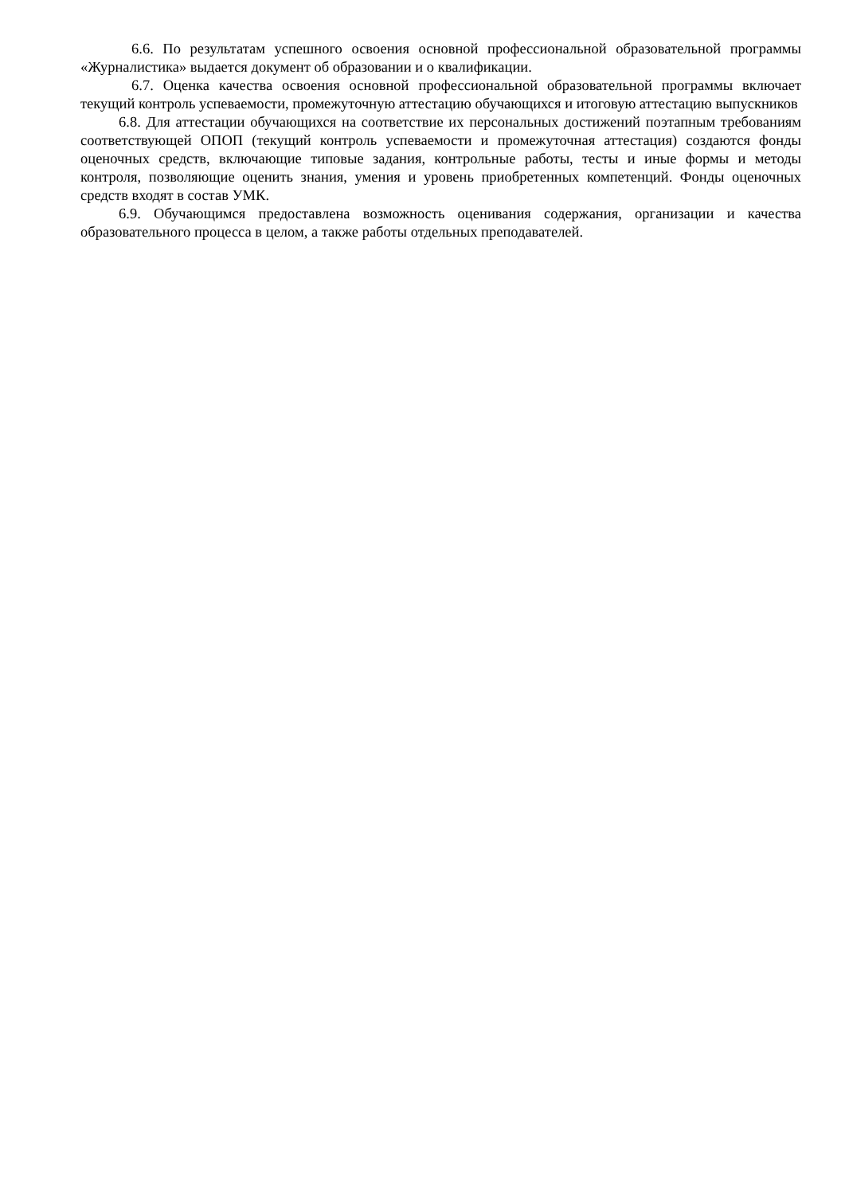6.6. По результатам успешного освоения основной профессиональной образовательной программы «Журналистика» выдается документ об образовании и о квалификации.
6.7. Оценка качества освоения основной профессиональной образовательной программы включает текущий контроль успеваемости, промежуточную аттестацию обучающихся и итоговую аттестацию выпускников
6.8. Для аттестации обучающихся на соответствие их персональных достижений поэтапным требованиям соответствующей ОПОП (текущий контроль успеваемости и промежуточная аттестация) создаются фонды оценочных средств, включающие типовые задания, контрольные работы, тесты и иные формы и методы контроля, позволяющие оценить знания, умения и уровень приобретенных компетенций. Фонды оценочных средств входят в состав УМК.
6.9. Обучающимся предоставлена возможность оценивания содержания, организации и качества образовательного процесса в целом, а также работы отдельных преподавателей.